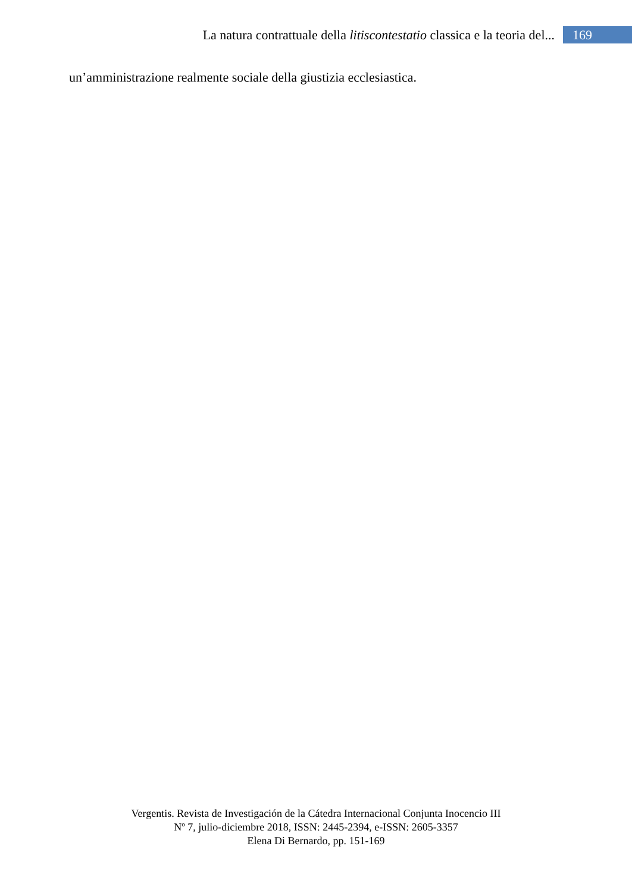La natura contrattuale della litiscontestatio classica e la teoria del... 169
un’amministrazione realmente sociale della giustizia ecclesiastica.
Vergentis. Revista de Investigación de la Cátedra Internacional Conjunta Inocencio III
Nº 7, julio-diciembre 2018, ISSN: 2445-2394, e-ISSN: 2605-3357
Elena Di Bernardo, pp. 151-169